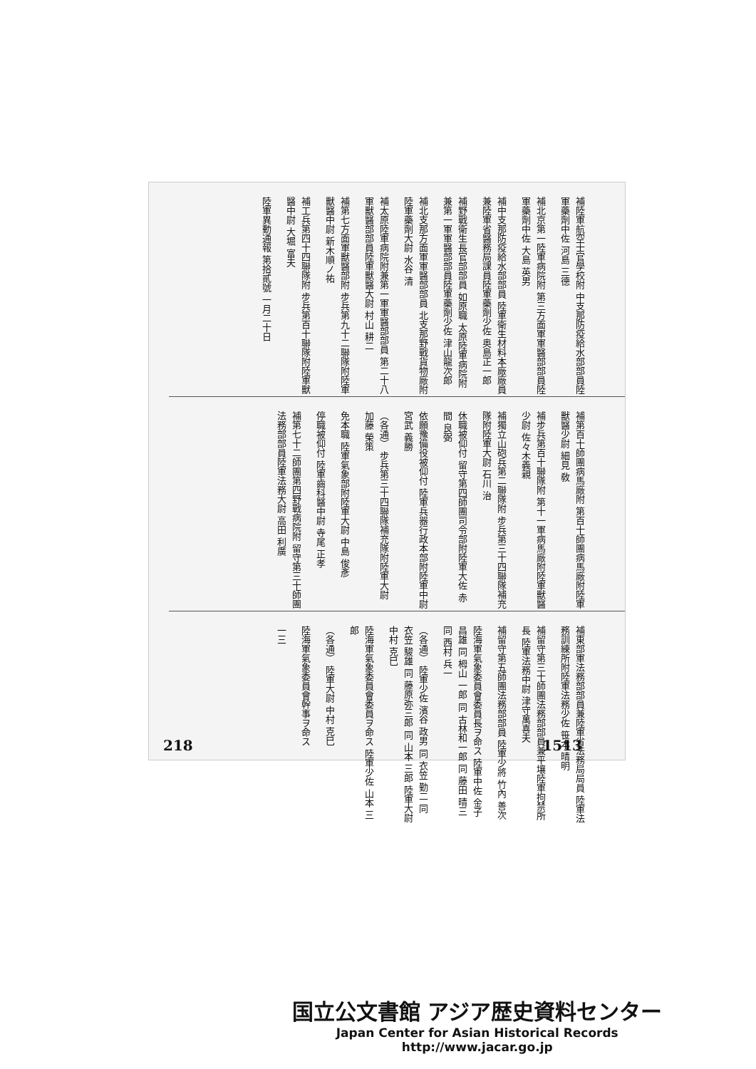補陸軍航空士官學校附 中支那防疫給水部部員陸軍藥劑中佐 河島 三德
補北京第一陸軍病院附 第三方面軍軍醫部部員陸軍藥劑中佐 大島 英男
補中支那防疫給水部部員 陸軍衛生材料本廠廠員兼陸軍省醫務局課員陸軍藥劑少佐 奥島正一郎
補野戰衛生長官部部員 如原職 太原陸軍病院附兼第一軍軍醫部部員陸軍藥劑少佐 津山龍次郎
補北支那方面軍軍醫部部員 北支那野戰貨物廠附陸軍藥劑大尉 水谷 清
補太原陸軍病院附兼第一軍軍醫部部員 第二十八軍獸醫部部員陸軍獸醫大尉 村山 耕二
補第七方面軍獸醫部附 步兵第九十二聯隊附陸軍獸醫中尉 新木順ノ祐
補工兵第四十四聯隊附 步兵第百十聯隊附陸軍獸醫中尉 大堀 富夫
陸軍異動通報 第拾貳號 一月二十日
補第百十師團病馬廠附 第百十師團病馬廠附陸軍獸醫少尉 細見 敎
補步兵第百十聯隊附 第十一軍病馬廠附陸軍獸醫少尉 佐々木義親
補獨立山砲兵第二聯隊附 步兵第三十四聯隊補充隊附陸軍大尉 石川 治
休職被仰付 留守第四師團司令部附陸軍大佐 赤間 良弼
依願豫備役被仰付 陸軍兵器行政本部附陸軍中尉 宮武 義勝
（各通） 步兵第三十四聯隊補充隊附陸軍大尉 加藤 榮策
免本職 陸軍氣象部附陸軍大尉 中島 俊彥
停職被仰付 陸軍齒科醫中尉 寺尾 正孝
補第七十二師團第四野戰病院附 留守第三十師團法務部部員陸軍法務大尉 高田 利廣
補東部軍法務部部員兼陸軍省法務局局員 陸軍法務訓練所附陸軍法務少佐 笹本 晴明
補留守第三十師團法務部部員兼平壤陸軍拘禁所長 陸軍法務中尉 津守萬喜夫
補留守第五師團法務部部員 陸軍少將 竹內 善次
陸海軍氣象委員會委員長ヲ命ス 陸軍中佐 金子 昌雄 同 栂山 一郎 同 古林和一郎 同 藤田 晴三 同 西村 兵一
（各通） 陸軍少佐 濱谷 政男 同 衣笠 勤二 同 衣笠 駿雄 同 藤原弥三郎 同 山本 三郎 陸軍大尉 中村 克巳
陸海軍氣象委員會委員ヲ命ス 陸軍少佐 山本 三郎
（各通） 陸軍大尉 中村 克巳
陸海軍氣象委員會幹事ヲ命ス
一三
218 1513
国立公文書館 アジア歴史資料センター
Japan Center for Asian Historical Records
http://www.jacar.go.jp